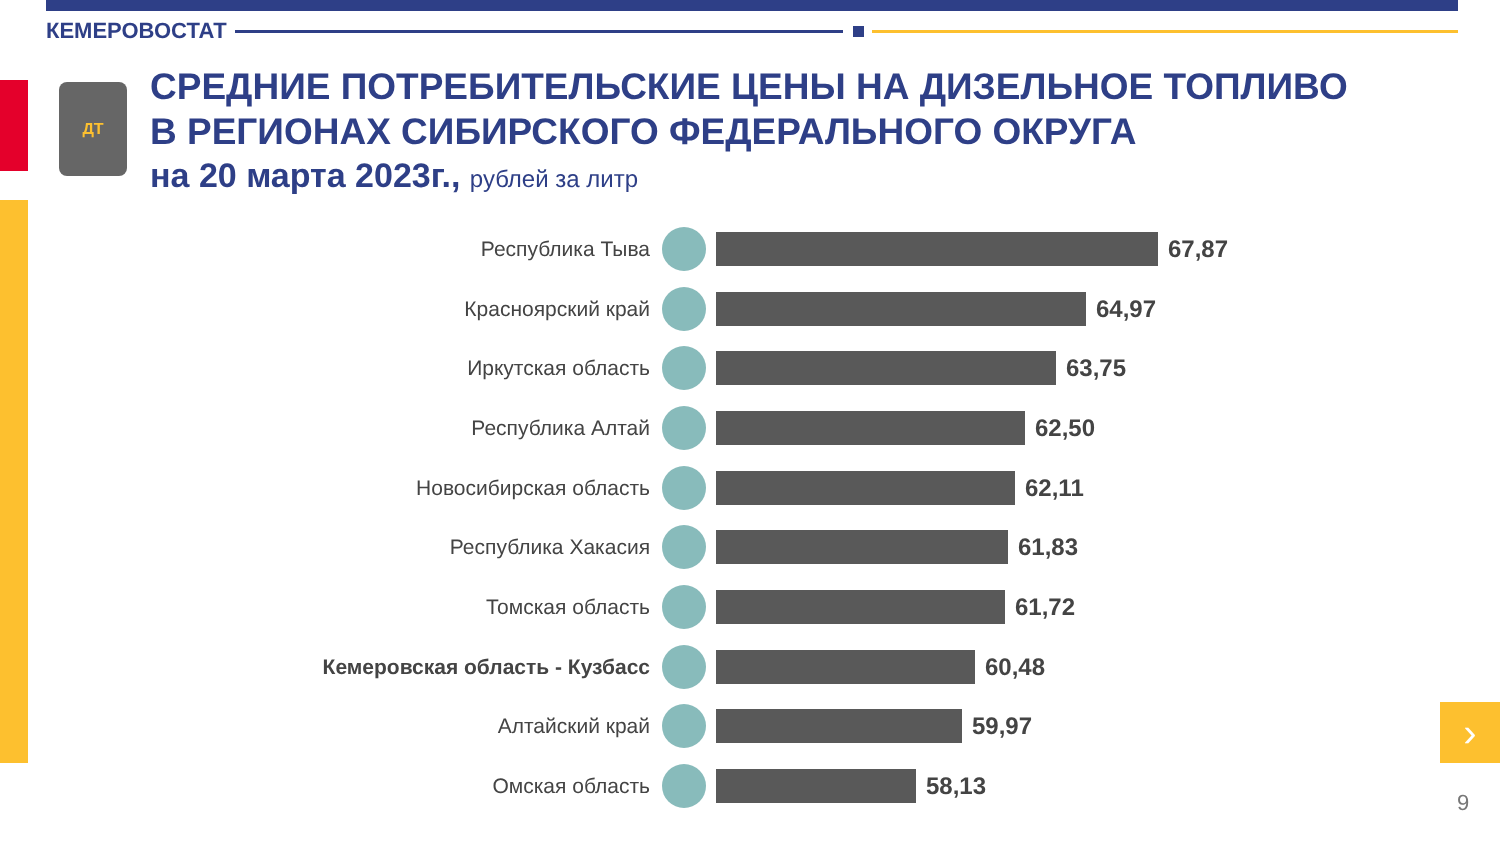КЕМЕРОВОСТАТ
ДТ
СРЕДНИЕ ПОТРЕБИТЕЛЬСКИЕ ЦЕНЫ НА ДИЗЕЛЬНОЕ ТОПЛИВО
В РЕГИОНАХ СИБИРСКОГО ФЕДЕРАЛЬНОГО ОКРУГА
на 20 марта 2023г., рублей за литр
Республика Тыва 67,87
Красноярский край 64,97
Иркутская область 63,75
Республика Алтай 62,50
Новосибирская область 62,11
Республика Хакасия 61,83
Томская область 61,72
Кемеровская область - Кузбасс 60,48
Алтайский край 59,97
Омская область 58,13
›
9